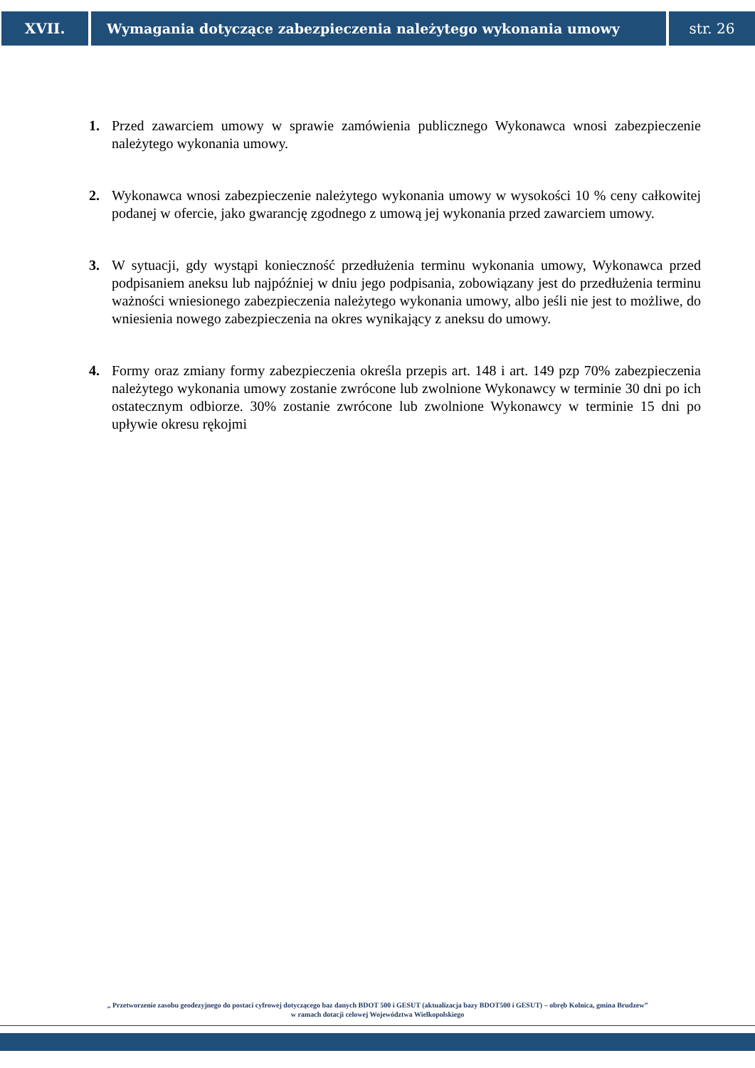XVII. Wymagania dotyczące zabezpieczenia należytego wykonania umowy
str. 26
1. Przed zawarciem umowy w sprawie zamówienia publicznego Wykonawca wnosi zabezpieczenie należytego wykonania umowy.
2. Wykonawca wnosi zabezpieczenie należytego wykonania umowy w wysokości 10 % ceny całkowitej podanej w ofercie, jako gwarancję zgodnego z umową jej wykonania przed zawarciem umowy.
3. W sytuacji, gdy wystąpi konieczność przedłużenia terminu wykonania umowy, Wykonawca przed podpisaniem aneksu lub najpóźniej w dniu jego podpisania, zobowiązany jest do przedłużenia terminu ważności wniesionego zabezpieczenia należytego wykonania umowy, albo jeśli nie jest to możliwe, do wniesienia nowego zabezpieczenia na okres wynikający z aneksu do umowy.
4. Formy oraz zmiany formy zabezpieczenia określa przepis art. 148 i art. 149 pzp 70% zabezpieczenia należytego wykonania umowy zostanie zwrócone lub zwolnione Wykonawcy w terminie 30 dni po ich ostatecznym odbiorze. 30% zostanie zwrócone lub zwolnione Wykonawcy w terminie 15 dni po upływie okresu rękojmi
„ Przetworzenie zasobu geodezyjnego do postaci cyfrowej dotyczącego baz danych BDOT 500 i GESUT (aktualizacja bazy BDOT500 i GESUT) – obręb Kolnica, gmina Brudzew”
w ramach dotacji celowej Województwa Wielkopolskiego